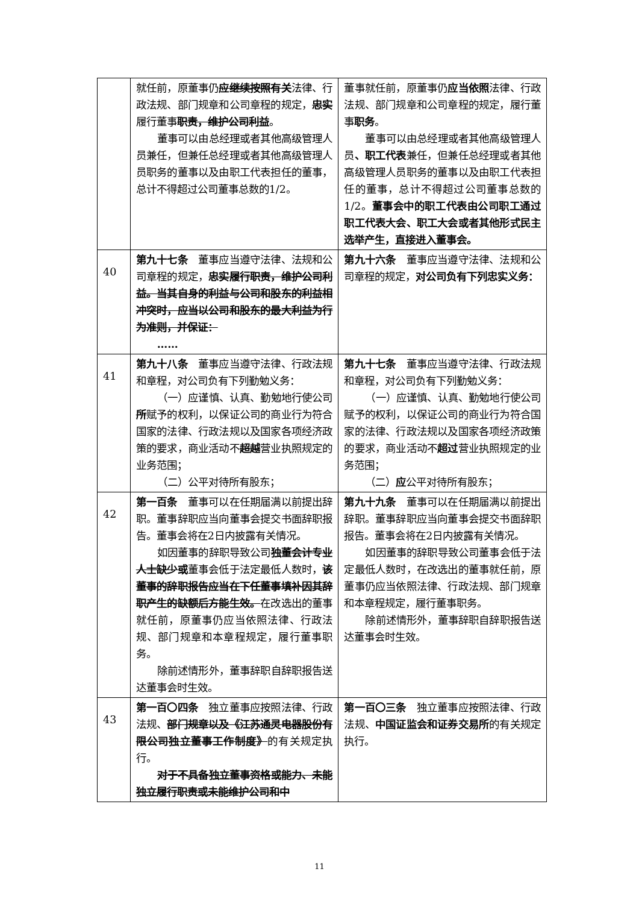| | 就任前，原董事仍 应继续按照有关 法律、行政法规、部门规章和公司章程的规定， 忠实 履行董事 职责，维护公司利益 。 董事可以由总经理或者其他高级管理人员兼任，但兼任总经理或者其他高级管理人员职务的董事以及由职工代表担任的董事，总计不得超过公司董事总数的1/2。 | 董事就任前，原董事仍 应当依照 法律、行政法规、部门规章和公司章程的规定，履行董事 职务 。 董事可以由总经理或者其他高级管理人员 、职工代表 兼任，但兼任总经理或者其他高级管理人员职务的董事以及由职工代表担任的董事，总计不得超过公司董事总数的1/2。 董事会中的职工代表由公司职工通过职工代表大会、职工大会或者其他形式民主选举产生，直接进入董事会。 |
| 40 | 第九十七条 董事应当遵守法律、法规和公司章程的规定， 忠实履行职责，维护公司利益。当其自身的利益与公司和股东的利益相冲突时，应当以公司和股东的最大利益为行为准则，并保证： …… | 第九十六条 董事应当遵守法律、法规和公司章程的规定， 对公司负有下列忠实义务： |
| 41 | 第九十八条 董事应当遵守法律、行政法规和章程，对公司负有下列勤勉义务： （一）应谨慎、认真、勤勉地行使公司 所 赋予的权利，以保证公司的商业行为符合国家的法律、行政法规以及国家各项经济政策的要求，商业活动不 超越 营业执照规定的业务范围； （二）公平对待所有股东； | 第九十七条 董事应当遵守法律、行政法规和章程，对公司负有下列勤勉义务： （一）应谨慎、认真、勤勉地行使公司赋予的权利，以保证公司的商业行为符合国家的法律、行政法规以及国家各项经济政策的要求，商业活动不 超过 营业执照规定的业务范围； （二） 应 公平对待所有股东； |
| 42 | 第一百条 董事可以在任期届满以前提出辞职。董事辞职应当向董事会提交书面辞职报告。董事会将在2日内披露有关情况。 如因董事的辞职导致公司 独董会计专业人士缺少或 董事会低于法定最低人数时， 该董事的辞职报告应当在下任董事填补因其辞职产生的缺额后方能生效。 在改选出的董事就任前，原董事仍应当依照法律、行政法规、部门规章和本章程规定，履行董事职务。 除前述情形外，董事辞职自辞职报告送达董事会时生效。 | 第九十九条 董事可以在任期届满以前提出辞职。董事辞职应当向董事会提交书面辞职报告。董事会将在2日内披露有关情况。 如因董事的辞职导致公司董事会低于法定最低人数时，在改选出的董事就任前，原董事仍应当依照法律、行政法规、部门规章和本章程规定，履行董事职务。 除前述情形外，董事辞职自辞职报告送达董事会时生效。 |
| 43 | 第一百〇四条 独立董事应按照法律、行政法规、 部门规章以及《江苏通灵电器股份有限公司独立董事工作制度》 的有关规定执行。 对于不具备独立董事资格或能力、未能独立履行职责或未能维护公司和中 | 第一百〇三条 独立董事应按照法律、行政法规、 中国证监会和证券交易所 的有关规定执行。 |
11